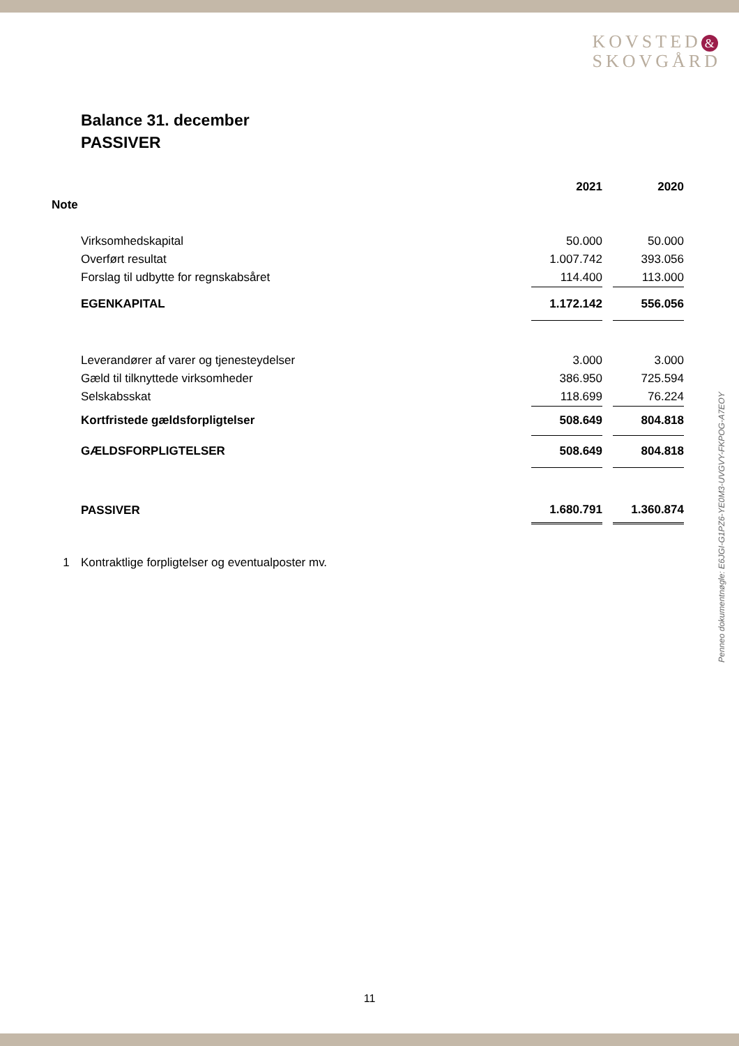KOVSTED &
SKOVGÅRD
Balance 31. december
PASSIVER
| | | 2021 | | 2020 |
| --- | --- | --- | --- | --- |
| Note | | | | |
| | Virksomhedskapital | 50.000 | | 50.000 |
| | Overført resultat | 1.007.742 | | 393.056 |
| | Forslag til udbytte for regnskabsåret | 114.400 | | 113.000 |
| | EGENKAPITAL | 1.172.142 | | 556.056 |
| | Leverandører af varer og tjenesteydelser | 3.000 | | 3.000 |
| | Gæld til tilknyttede virksomheder | 386.950 | | 725.594 |
| | Selskabsskat | 118.699 | | 76.224 |
| | Kortfristede gældsforpligtelser | 508.649 | | 804.818 |
| | GÆLDSFORPLIGTELSER | 508.649 | | 804.818 |
| | PASSIVER | 1.680.791 | | 1.360.874 |
| 1 | Kontraktlige forpligtelser og eventualposter mv. | | | |
Penneo dokumentnøgle: E6JGI-G1PZ6-YE0M3-UVGVY-FKPOG-A7EOY
11